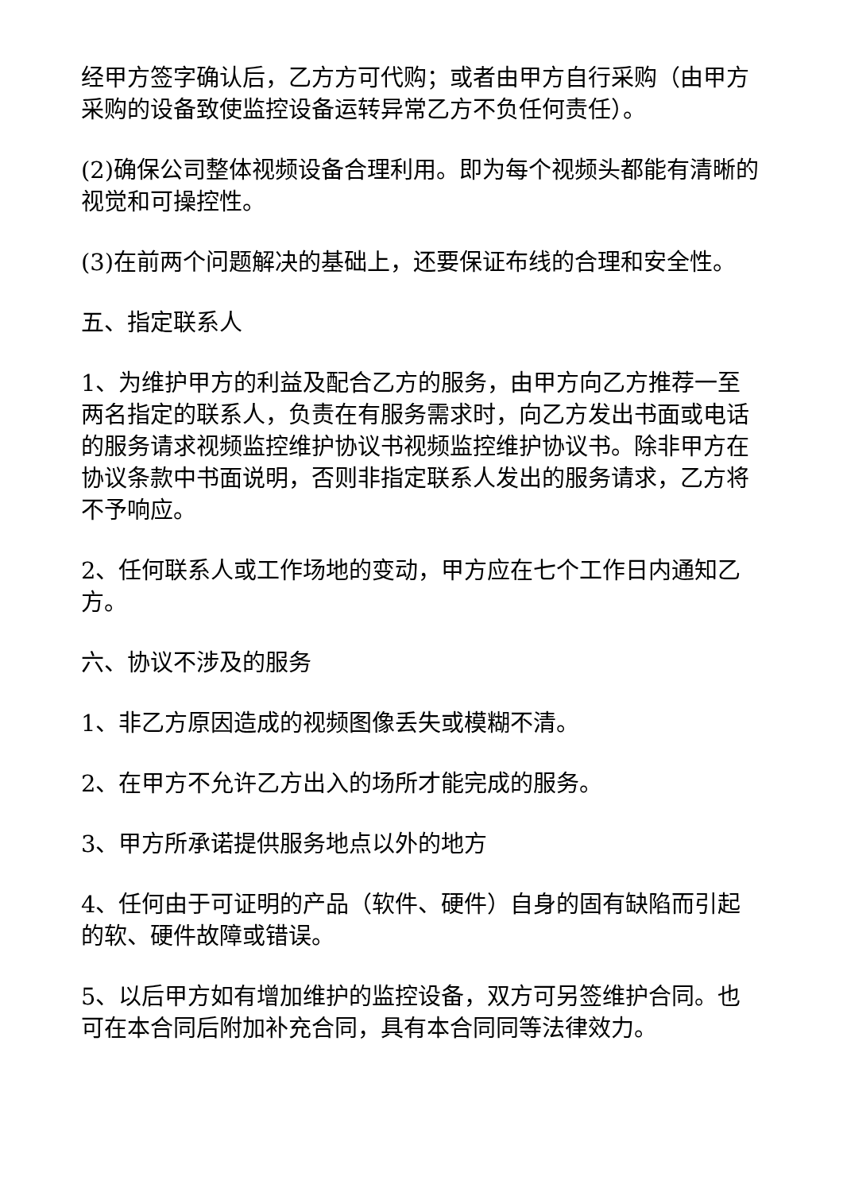经甲方签字确认后，乙方方可代购；或者由甲方自行采购（由甲方采购的设备致使监控设备运转异常乙方不负任何责任）。
(2)确保公司整体视频设备合理利用。即为每个视频头都能有清晰的视觉和可操控性。
(3)在前两个问题解决的基础上，还要保证布线的合理和安全性。
五、指定联系人
1、为维护甲方的利益及配合乙方的服务，由甲方向乙方推荐一至两名指定的联系人，负责在有服务需求时，向乙方发出书面或电话的服务请求视频监控维护协议书视频监控维护协议书。除非甲方在协议条款中书面说明，否则非指定联系人发出的服务请求，乙方将不予响应。
2、任何联系人或工作场地的变动，甲方应在七个工作日内通知乙方。
六、协议不涉及的服务
1、非乙方原因造成的视频图像丢失或模糊不清。
2、在甲方不允许乙方出入的场所才能完成的服务。
3、甲方所承诺提供服务地点以外的地方
4、任何由于可证明的产品（软件、硬件）自身的固有缺陷而引起的软、硬件故障或错误。
5、以后甲方如有增加维护的监控设备，双方可另签维护合同。也可在本合同后附加补充合同，具有本合同同等法律效力。